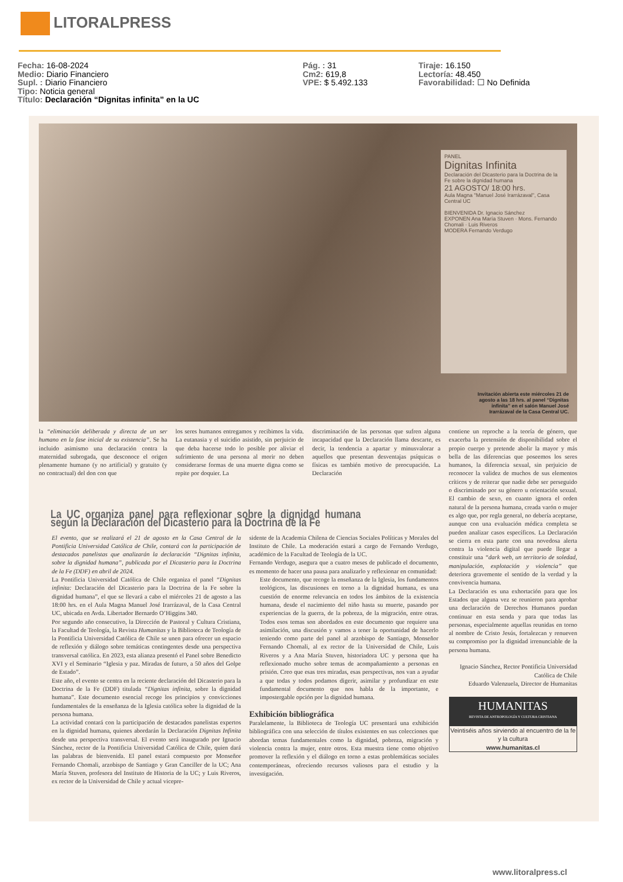LITORALPRESS
Fecha: 16-08-2024
Medio: Diario Financiero
Supl. : Diario Financiero
Tipo: Noticia general
Título: Declaración “Dignitas infinita” en la UC
Pág. : 31
Cm2: 619,8
VPE: $ 5.492.133
Tiraje: 16.150
Lectoría: 48.450
Favorabilidad: ☐ No Definida
PANEL
Dignitas Infinita
Declaración del Dicasterio para la Doctrina de la Fe sobre la dignidad humana
21 AGOSTO/ 18:00 hrs.
Aula Magna "Manuel José Irarrázaval", Casa Central UC
BIENVENIDA Dr. Ignacio Sánchez
EXPONEN Ana María Stuven · Mons. Fernando Chomali · Luis Riveros
MODERA Fernando Verdugo
Invitación abierta este miércoles 21 de agosto a las 18 hrs. al panel “Dignitas infinita” en el salón Manuel José Irarrázaval de la Casa Central UC.
la “eliminación deliberada y directa de un ser humano en la fase inicial de su existencia”. Se ha incluido asimismo una declaración contra la maternidad subrogada, que desconoce el origen plenamente humano (y no artificial) y gratuito (y no contractual) del don con que
los seres humanos entregamos y recibimos la vida. La eutanasia y el suicidio asistido, sin perjuicio de que deba hacerse todo lo posible por aliviar el sufrimiento de una persona al morir no deben considerarse formas de una muerte digna como se repite por doquier. La
discriminación de las personas que sufren alguna incapacidad que la Declaración llama descarte, es decir, la tendencia a apartar y minusvalorar a aquellos que presentan desventajas psíquicas o físicas es también motivo de preocupación. La Declaración
contiene un reproche a la teoría de género, que exacerba la pretensión de disponibilidad sobre el propio cuerpo y pretende abolir la mayor y más bella de las diferencias que poseemos los seres humanos, la diferencia sexual, sin perjuicio de reconocer la validez de muchos de sus elementos críticos y de reiterar que nadie debe ser perseguido o discriminado por su género u orientación sexual. El cambio de sexo, en cuanto ignora el orden natural de la persona humana, creada varón o mujer es algo que, por regla general, no debería aceptarse, aunque con una evaluación médica completa se pueden analizar casos específicos. La Declaración se cierra en esta parte con una novedosa alerta contra la violencia digital que puede llegar a constituir una “dark web, un territorio de soledad, manipulación, explotación y violencia” que deteriora gravemente el sentido de la verdad y la convivencia humana.
La Declaración es una exhortación para que los Estados que alguna vez se reunieron para aprobar una declaración de Derechos Humanos puedan continuar en esta senda y para que todas las personas, especialmente aquellas reunidas en torno al nombre de Cristo Jesús, fortalezcan y renueven su compromiso por la dignidad irrenunciable de la persona humana.
Ignacio Sánchez, Rector Pontificia Universidad Católica de Chile
Eduardo Valenzuela, Director de Humanitas
HUMANITAS
REVISTA DE ANTROPOLOGÍA Y CULTURA CRISTIANA
Veintiséis años sirviendo al encuentro de la fe y la cultura
www.humanitas.cl
La UC organiza panel para reflexionar sobre la dignidad humana según la Declaración del Dicasterio para la Doctrina de la Fe
El evento, que se realizará el 21 de agosto en la Casa Central de la Pontificia Universidad Católica de Chile, contará con la participación de destacados panelistas que analizarán la declaración “Dignitas infinita, sobre la dignidad humana”, publicada por el Dicasterio para la Doctrina de la Fe (DDF) en abril de 2024.
La Pontificia Universidad Católica de Chile organiza el panel “Dignitas infinita: Declaración del Dicasterio para la Doctrina de la Fe sobre la dignidad humana”, el que se llevará a cabo el miércoles 21 de agosto a las 18:00 hrs. en el Aula Magna Manuel José Irarrázaval, de la Casa Central UC, ubicada en Avda. Libertador Bernardo O’Higgins 340.
Por segundo año consecutivo, la Dirección de Pastoral y Cultura Cristiana, la Facultad de Teología, la Revista Humanitas y la Biblioteca de Teología de la Pontificia Universidad Católica de Chile se unen para ofrecer un espacio de reflexión y diálogo sobre temáticas contingentes desde una perspectiva transversal católica. En 2023, esta alianza presentó el Panel sobre Benedicto XVI y el Seminario “Iglesia y paz. Miradas de futuro, a 50 años del Golpe de Estado”.
Este año, el evento se centra en la reciente declaración del Dicasterio para la Doctrina de la Fe (DDF) titulada “Dignitas infinita, sobre la dignidad humana”. Este documento esencial recoge los principios y convicciones fundamentales de la enseñanza de la Iglesia católica sobre la dignidad de la persona humana.
La actividad contará con la participación de destacados panelistas expertos en la dignidad humana, quienes abordarán la Declaración Dignitas Infinita desde una perspectiva transversal. El evento será inaugurado por Ignacio Sánchez, rector de la Pontificia Universidad Católica de Chile, quien dará las palabras de bienvenida. El panel estará compuesto por Monseñor Fernando Chomali, arzobispo de Santiago y Gran Canciller de la UC; Ana María Stuven, profesora del Instituto de Historia de la UC; y Luis Riveros, ex rector de la Universidad de Chile y actual vicepre-
sidente de la Academia Chilena de Ciencias Sociales Políticas y Morales del Instituto de Chile. La moderación estará a cargo de Fernando Verdugo, académico de la Facultad de Teología de la UC.
Fernando Verdugo, asegura que a cuatro meses de publicado el documento, es momento de hacer una pausa para analizarlo y reflexionar en comunidad:
Este documento, que recoge la enseñanza de la Iglesia, los fundamentos teológicos, las discusiones en torno a la dignidad humana, es una cuestión de enorme relevancia en todos los ámbitos de la existencia humana, desde el nacimiento del niño hasta su muerte, pasando por experiencias de la guerra, de la pobreza, de la migración, entre otras. Todos esos temas son abordados en este documento que requiere una asimilación, una discusión y vamos a tener la oportunidad de hacerlo teniendo como parte del panel al arzobispo de Santiago, Monseñor Fernando Chomali, al ex rector de la Universidad de Chile, Luis Riveros y a Ana María Stuven, historiadora UC y persona que ha reflexionado mucho sobre temas de acompañamiento a personas en prisión. Creo que esas tres miradas, esas perspectivas, nos van a ayudar a que todas y todos podamos digerir, asimilar y profundizar en este fundamental documento que nos habla de la importante, e impostergable opción por la dignidad humana.
Exhibición bibliográfica
Paralelamente, la Biblioteca de Teología UC presentará una exhibición bibliográfica con una selección de títulos existentes en sus colecciones que abordan temas fundamentales como la dignidad, pobreza, migración y violencia contra la mujer, entre otros. Esta muestra tiene como objetivo promover la reflexión y el diálogo en torno a estas problemáticas sociales contemporáneas, ofreciendo recursos valiosos para el estudio y la investigación.
www.litoralpress.cl